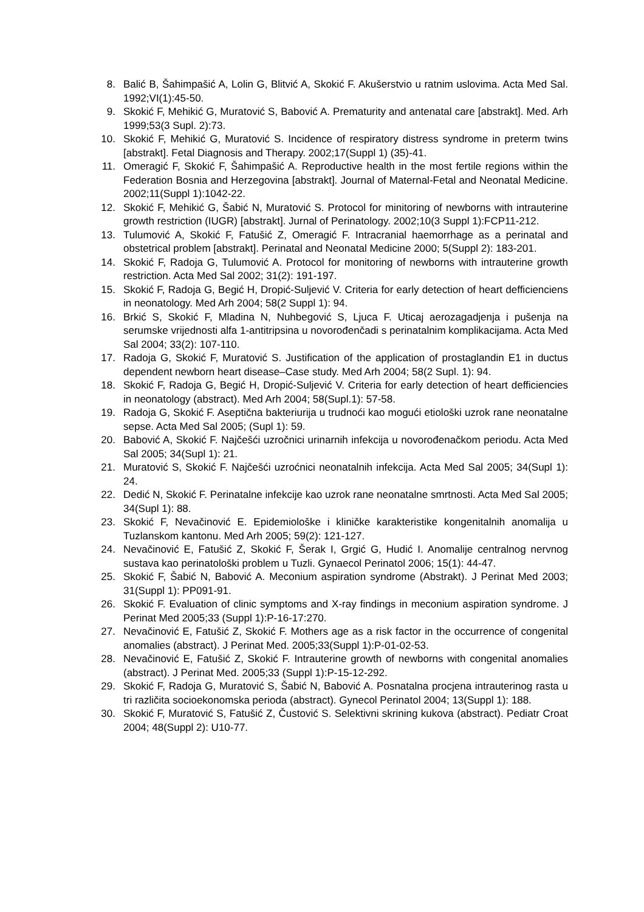8. Balić B, Šahimpašić A, Lolin G, Blitvić A, Skokić F. Akušerstvio u ratnim uslovima. Acta Med Sal. 1992;VI(1):45-50.
9. Skokić F, Mehikić G, Muratović S, Babović A. Prematurity and antenatal care [abstrakt]. Med. Arh 1999;53(3 Supl. 2):73.
10. Skokić F, Mehikić G, Muratović S. Incidence of respiratory distress syndrome in preterm twins [abstrakt]. Fetal Diagnosis and Therapy. 2002;17(Suppl 1) (35)-41.
11. Omeragić F, Skokić F, Šahimpašić A. Reproductive health in the most fertile regions within the Federation Bosnia and Herzegovina [abstrakt]. Journal of Maternal-Fetal and Neonatal Medicine. 2002;11(Suppl 1):1042-22.
12. Skokić F, Mehikić G, Šabić N, Muratović S. Protocol for minitoring of newborns with intrauterine growth restriction (IUGR) [abstrakt]. Jurnal of Perinatology. 2002;10(3 Suppl 1):FCP11-212.
13. Tulumović A, Skokić F, Fatušić Z, Omeragić F. Intracranial haemorrhage as a perinatal and obstetrical problem [abstrakt]. Perinatal and Neonatal Medicine 2000; 5(Suppl 2): 183-201.
14. Skokić F, Radoja G, Tulumović A. Protocol for monitoring of newborns with intrauterine growth restriction. Acta Med Sal 2002; 31(2): 191-197.
15. Skokić F, Radoja G, Begić H, Dropić-Suljević V. Criteria for early detection of heart defficienciens in neonatology. Med Arh 2004; 58(2 Suppl 1): 94.
16. Brkić S, Skokić F, Mladina N, Nuhbegović S, Ljuca F. Uticaj aerozagadjenja i pušenja na serumske vrijednosti alfa 1-antitripsina u novorođenčadi s perinatalnim komplikacijama. Acta Med Sal 2004; 33(2): 107-110.
17. Radoja G, Skokić F, Muratović S. Justification of the application of prostaglandin E1 in ductus dependent newborn heart disease–Case study. Med Arh 2004; 58(2 Supl. 1): 94.
18. Skokić F, Radoja G, Begić H, Dropić-Suljević V. Criteria for early detection of heart defficiencies in neonatology (abstract). Med Arh 2004; 58(Supl.1): 57-58.
19. Radoja G, Skokić F. Aseptična bakteriurija u trudnoći kao mogući etiološki uzrok rane neonatalne sepse. Acta Med Sal 2005; (Supl 1): 59.
20. Babović A, Skokić F. Najčešći uzročnici urinarnih infekcija u novorođenačkom periodu. Acta Med Sal 2005; 34(Supl 1): 21.
21. Muratović S, Skokić F. Najčešći uzroćnici neonatalnih infekcija. Acta Med Sal 2005; 34(Supl 1): 24.
22. Dedić N, Skokić F. Perinatalne infekcije kao uzrok rane neonatalne smrtnosti. Acta Med Sal 2005; 34(Supl 1): 88.
23. Skokić F, Nevačinović E. Epidemiološke i kliničke karakteristike kongenitalnih anomalija u Tuzlanskom kantonu. Med Arh 2005; 59(2): 121-127.
24. Nevačinović E, Fatušić Z, Skokić F, Šerak I, Grgić G, Hudić I. Anomalije centralnog nervnog sustava kao perinatološki problem u Tuzli. Gynaecol Perinatol 2006; 15(1): 44-47.
25. Skokić F, Šabić N, Babović A. Meconium aspiration syndrome (Abstrakt). J Perinat Med 2003; 31(Suppl 1): PP091-91.
26. Skokić F. Evaluation of clinic symptoms and X-ray findings in meconium aspiration syndrome. J Perinat Med 2005;33 (Suppl 1):P-16-17:270.
27. Nevačinović E, Fatušić Z, Skokić F. Mothers age as a risk factor in the occurrence of congenital anomalies (abstract). J Perinat Med. 2005;33(Suppl 1):P-01-02-53.
28. Nevačinović E, Fatušić Z, Skokić F. Intrauterine growth of newborns with congenital anomalies (abstract). J Perinat Med. 2005;33 (Suppl 1):P-15-12-292.
29. Skokić F, Radoja G, Muratović S, Šabić N, Babović A. Posnatalna procjena intrauterinog rasta u tri različita socioekonomska perioda (abstract). Gynecol Perinatol 2004; 13(Suppl 1): 188.
30. Skokić F, Muratović S, Fatušić Z, Čustović S. Selektivni skrining kukova (abstract). Pediatr Croat 2004; 48(Suppl 2): U10-77.